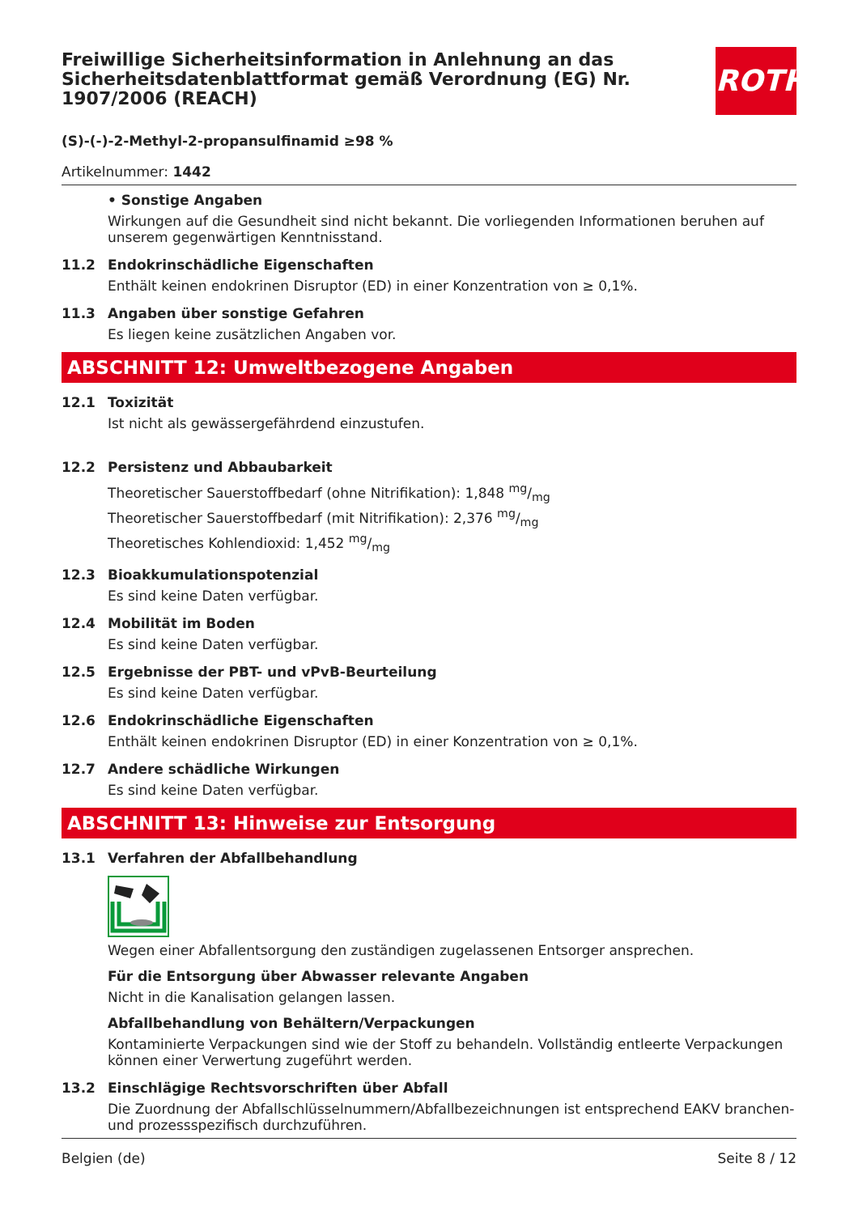ROTH
Freiwillige Sicherheitsinformation in Anlehnung an das Sicherheitsdatenblattformat gemäß Verordnung (EG) Nr. 1907/2006 (REACH)
(S)-(-)-2-Methyl-2-propansulfinamid ≥98 %
Artikelnummer: 1442
• Sonstige Angaben
Wirkungen auf die Gesundheit sind nicht bekannt. Die vorliegenden Informationen beruhen auf unserem gegenwärtigen Kenntnisstand.
11.2 Endokrinschädliche Eigenschaften
Enthält keinen endokrinen Disruptor (ED) in einer Konzentration von ≥ 0,1%.
11.3 Angaben über sonstige Gefahren
Es liegen keine zusätzlichen Angaben vor.
ABSCHNITT 12: Umweltbezogene Angaben
12.1 Toxizität
Ist nicht als gewässergefährdend einzustufen.
12.2 Persistenz und Abbaubarkeit
Theoretischer Sauerstoffbedarf (ohne Nitrifikation): 1,848 mg/mg
Theoretischer Sauerstoffbedarf (mit Nitrifikation): 2,376 mg/mg
Theoretisches Kohlendioxid: 1,452 mg/mg
12.3 Bioakkumulationspotenzial
Es sind keine Daten verfügbar.
12.4 Mobilität im Boden
Es sind keine Daten verfügbar.
12.5 Ergebnisse der PBT- und vPvB-Beurteilung
Es sind keine Daten verfügbar.
12.6 Endokrinschädliche Eigenschaften
Enthält keinen endokrinen Disruptor (ED) in einer Konzentration von ≥ 0,1%.
12.7 Andere schädliche Wirkungen
Es sind keine Daten verfügbar.
ABSCHNITT 13: Hinweise zur Entsorgung
13.1 Verfahren der Abfallbehandlung
Wegen einer Abfallentsorgung den zuständigen zugelassenen Entsorger ansprechen.
Für die Entsorgung über Abwasser relevante Angaben
Nicht in die Kanalisation gelangen lassen.
Abfallbehandlung von Behältern/Verpackungen
Kontaminierte Verpackungen sind wie der Stoff zu behandeln. Vollständig entleerte Verpackungen können einer Verwertung zugeführt werden.
13.2 Einschlägige Rechtsvorschriften über Abfall
Die Zuordnung der Abfallschlüsselnummern/Abfallbezeichnungen ist entsprechend EAKV branchen- und prozessspezifisch durchzuführen.
Belgien (de) Seite 8 / 12